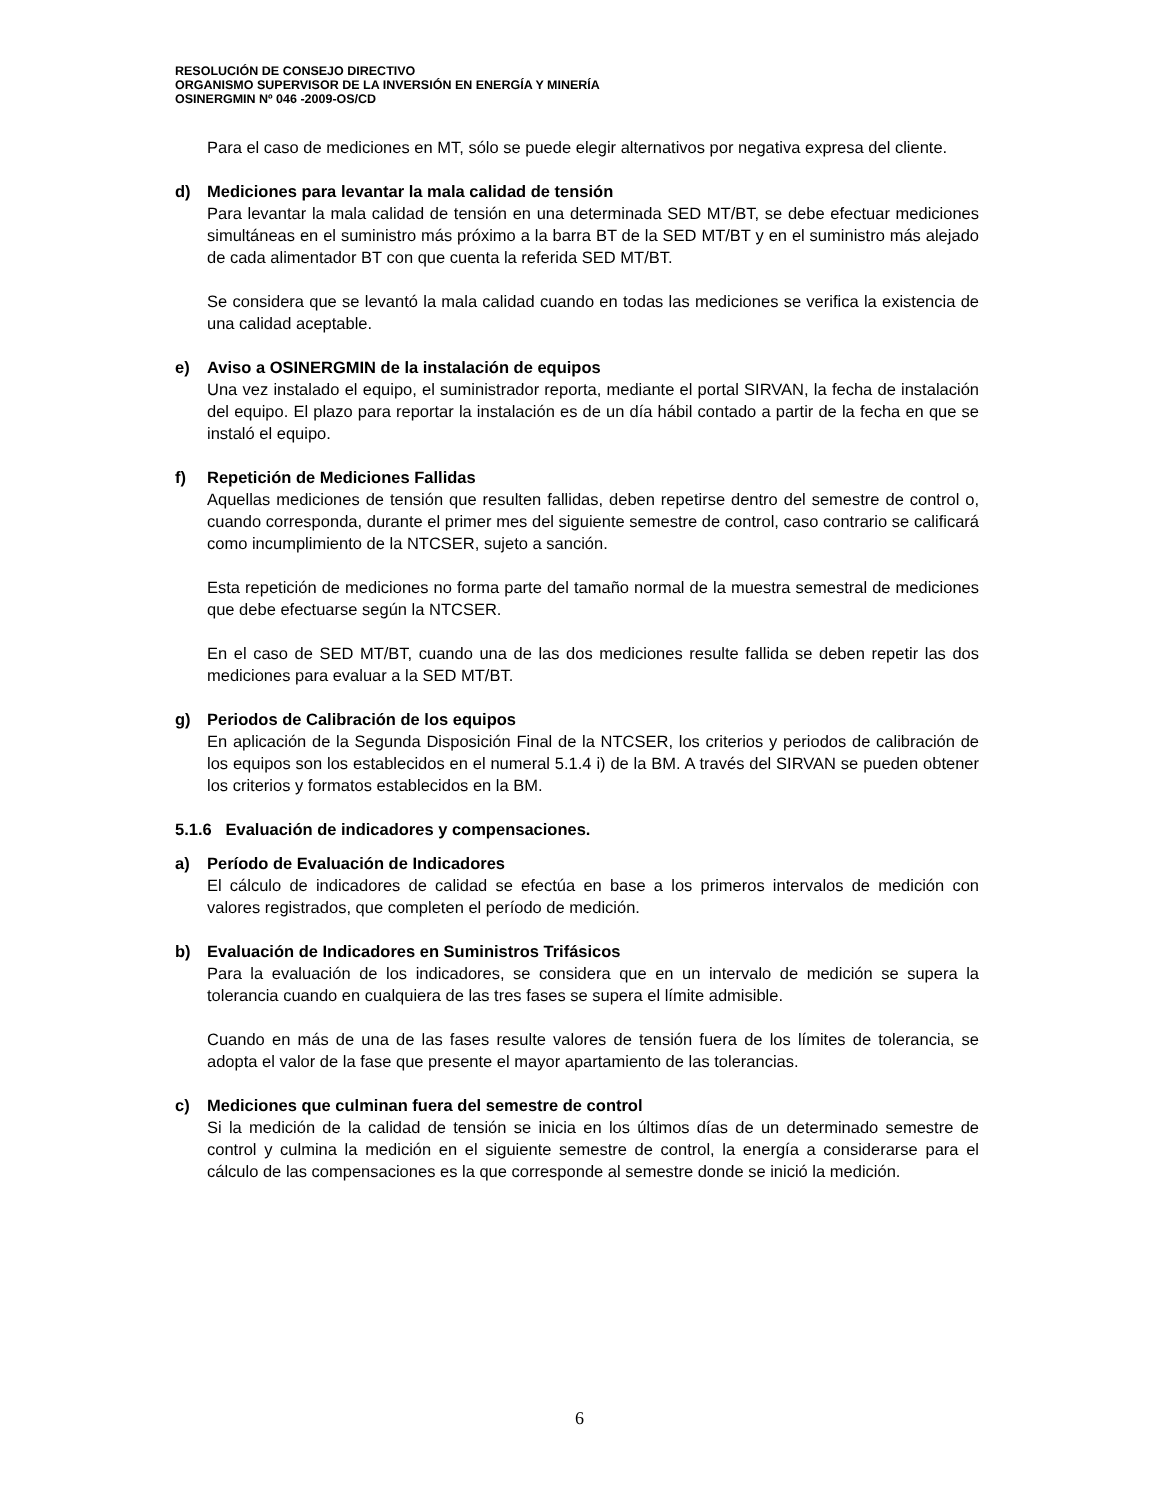RESOLUCIÓN DE CONSEJO DIRECTIVO
ORGANISMO SUPERVISOR DE LA INVERSIÓN EN ENERGÍA Y MINERÍA
OSINERGMIN Nº 046 -2009-OS/CD
Para el caso de mediciones en MT, sólo se puede elegir alternativos por negativa expresa del cliente.
d) Mediciones para levantar la mala calidad de tensión
Para levantar la mala calidad de tensión en una determinada SED MT/BT, se debe efectuar mediciones simultáneas en el suministro más próximo a la barra BT de la SED MT/BT y en el suministro más alejado de cada alimentador BT con que cuenta la referida SED MT/BT.
Se considera que se levantó la mala calidad cuando en todas las mediciones se verifica la existencia de una calidad aceptable.
e) Aviso a OSINERGMIN de la instalación de equipos
Una vez instalado el equipo, el suministrador reporta, mediante el portal SIRVAN, la fecha de instalación del equipo. El plazo para reportar la instalación es de un día hábil contado a partir de la fecha en que se instaló el equipo.
f) Repetición de Mediciones Fallidas
Aquellas mediciones de tensión que resulten fallidas, deben repetirse dentro del semestre de control o, cuando corresponda, durante el primer mes del siguiente semestre de control, caso contrario se calificará como incumplimiento de la NTCSER, sujeto a sanción.
Esta repetición de mediciones no forma parte del tamaño normal de la muestra semestral de mediciones que debe efectuarse según la NTCSER.
En el caso de SED MT/BT, cuando una de las dos mediciones resulte fallida se deben repetir las dos mediciones para evaluar a la SED MT/BT.
g) Periodos de Calibración de los equipos
En aplicación de la Segunda Disposición Final de la NTCSER, los criterios y periodos de calibración de los equipos son los establecidos en el numeral 5.1.4 i) de la BM. A través del SIRVAN se pueden obtener los criterios y formatos establecidos en la BM.
5.1.6 Evaluación de indicadores y compensaciones.
a) Período de Evaluación de Indicadores
El cálculo de indicadores de calidad se efectúa en base a los primeros intervalos de medición con valores registrados, que completen el período de medición.
b) Evaluación de Indicadores en Suministros Trifásicos
Para la evaluación de los indicadores, se considera que en un intervalo de medición se supera la tolerancia cuando en cualquiera de las tres fases se supera el límite admisible.
Cuando en más de una de las fases resulte valores de tensión fuera de los límites de tolerancia, se adopta el valor de la fase que presente el mayor apartamiento de las tolerancias.
c) Mediciones que culminan fuera del semestre de control
Si la medición de la calidad de tensión se inicia en los últimos días de un determinado semestre de control y culmina la medición en el siguiente semestre de control, la energía a considerarse para el cálculo de las compensaciones es la que corresponde al semestre donde se inició la medición.
6